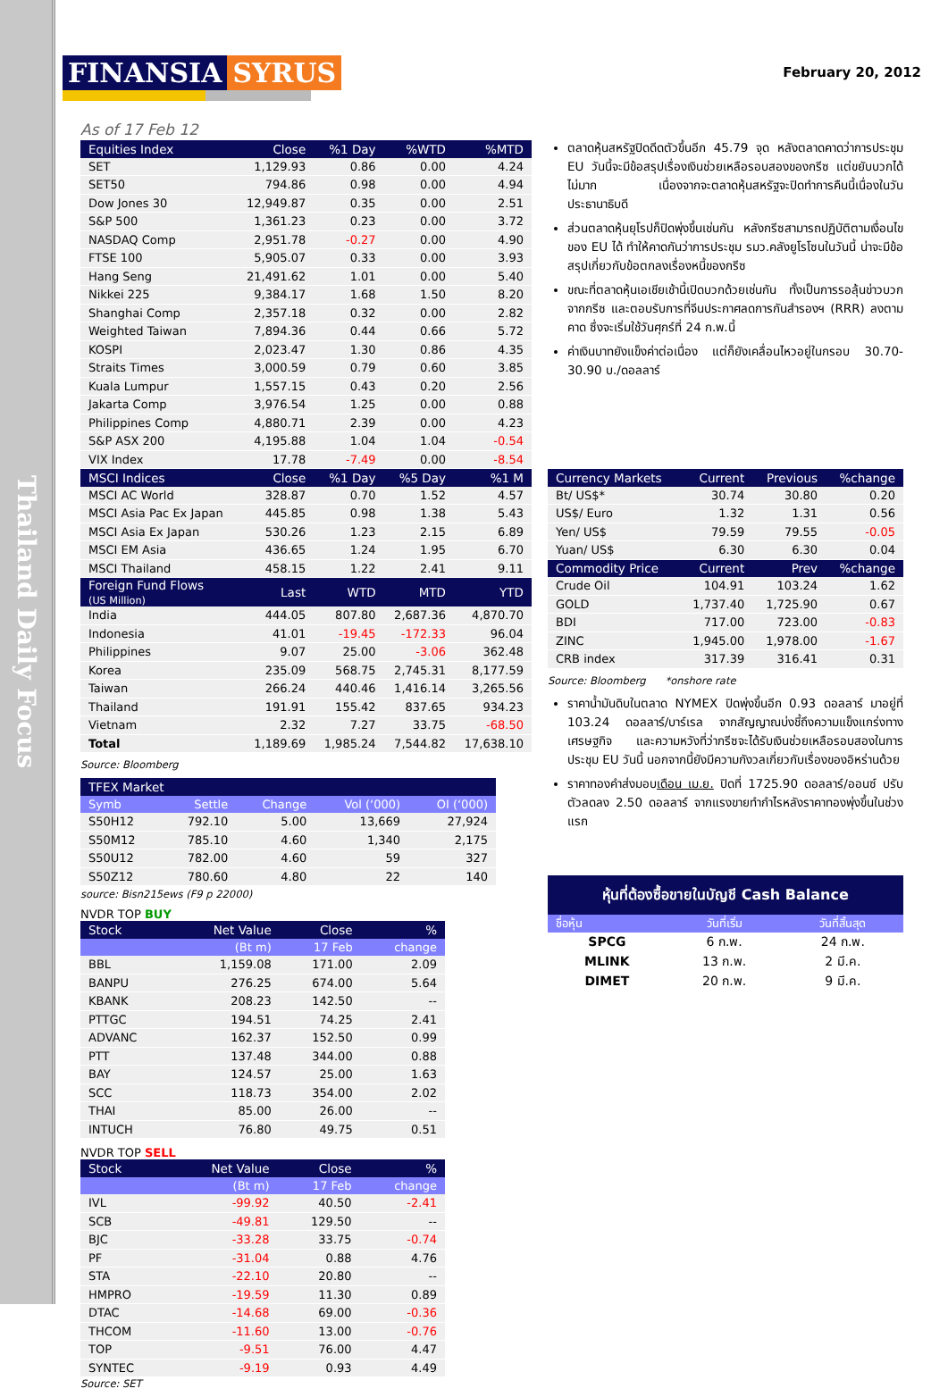Thailand Daily Focus
FINANSIA SYRUS
February 20, 2012
As of 17 Feb 12
| Equities Index | Close | %1 Day | %WTD | %MTD |
| --- | --- | --- | --- | --- |
| SET | 1,129.93 | 0.86 | 0.00 | 4.24 |
| SET50 | 794.86 | 0.98 | 0.00 | 4.94 |
| Dow Jones 30 | 12,949.87 | 0.35 | 0.00 | 2.51 |
| S&P 500 | 1,361.23 | 0.23 | 0.00 | 3.72 |
| NASDAQ Comp | 2,951.78 | -0.27 | 0.00 | 4.90 |
| FTSE 100 | 5,905.07 | 0.33 | 0.00 | 3.93 |
| Hang Seng | 21,491.62 | 1.01 | 0.00 | 5.40 |
| Nikkei 225 | 9,384.17 | 1.68 | 1.50 | 8.20 |
| Shanghai Comp | 2,357.18 | 0.32 | 0.00 | 2.82 |
| Weighted Taiwan | 7,894.36 | 0.44 | 0.66 | 5.72 |
| KOSPI | 2,023.47 | 1.30 | 0.86 | 4.35 |
| Straits Times | 3,000.59 | 0.79 | 0.60 | 3.85 |
| Kuala Lumpur | 1,557.15 | 0.43 | 0.20 | 2.56 |
| Jakarta Comp | 3,976.54 | 1.25 | 0.00 | 0.88 |
| Philippines Comp | 4,880.71 | 2.39 | 0.00 | 4.23 |
| S&P ASX 200 | 4,195.88 | 1.04 | 1.04 | -0.54 |
| VIX Index | 17.78 | -7.49 | 0.00 | -8.54 |
| MSCI Indices | Close | %1 Day | %5 Day | %1 M |
| MSCI AC World | 328.87 | 0.70 | 1.52 | 4.57 |
| MSCI Asia Pac Ex Japan | 445.85 | 0.98 | 1.38 | 5.43 |
| MSCI Asia Ex Japan | 530.26 | 1.23 | 2.15 | 6.89 |
| MSCI EM Asia | 436.65 | 1.24 | 1.95 | 6.70 |
| MSCI Thailand | 458.15 | 1.22 | 2.41 | 9.11 |
| Foreign Fund Flows (US Million) | Last | WTD | MTD | YTD |
| India | 444.05 | 807.80 | 2,687.36 | 4,870.70 |
| Indonesia | 41.01 | -19.45 | -172.33 | 96.04 |
| Philippines | 9.07 | 25.00 | -3.06 | 362.48 |
| Korea | 235.09 | 568.75 | 2,745.31 | 8,177.59 |
| Taiwan | 266.24 | 440.46 | 1,416.14 | 3,265.56 |
| Thailand | 191.91 | 155.42 | 837.65 | 934.23 |
| Vietnam | 2.32 | 7.27 | 33.75 | -68.50 |
| Total | 1,189.69 | 1,985.24 | 7,544.82 | 17,638.10 |
Source: Bloomberg
| TFEX Market | | | | |
| --- | --- | --- | --- | --- |
| Symb | Settle | Change | Vol (‘000) | OI (‘000) |
| S50H12 | 792.10 | 5.00 | 13,669 | 27,924 |
| S50M12 | 785.10 | 4.60 | 1,340 | 2,175 |
| S50U12 | 782.00 | 4.60 | 59 | 327 |
| S50Z12 | 780.60 | 4.80 | 22 | 140 |
source: Bisn215ews (F9 p 22000)
NVDR TOP BUY
| Stock | Net Value | Close | % |
| --- | --- | --- | --- |
| | (Bt m) | 17 Feb | change |
| BBL | 1,159.08 | 171.00 | 2.09 |
| BANPU | 276.25 | 674.00 | 5.64 |
| KBANK | 208.23 | 142.50 | -- |
| PTTGC | 194.51 | 74.25 | 2.41 |
| ADVANC | 162.37 | 152.50 | 0.99 |
| PTT | 137.48 | 344.00 | 0.88 |
| BAY | 124.57 | 25.00 | 1.63 |
| SCC | 118.73 | 354.00 | 2.02 |
| THAI | 85.00 | 26.00 | -- |
| INTUCH | 76.80 | 49.75 | 0.51 |
NVDR TOP SELL
| Stock | Net Value | Close | % |
| --- | --- | --- | --- |
| | (Bt m) | 17 Feb | change |
| IVL | -99.92 | 40.50 | -2.41 |
| SCB | -49.81 | 129.50 | -- |
| BJC | -33.28 | 33.75 | -0.74 |
| PF | -31.04 | 0.88 | 4.76 |
| STA | -22.10 | 20.80 | -- |
| HMPRO | -19.59 | 11.30 | 0.89 |
| DTAC | -14.68 | 69.00 | -0.36 |
| THCOM | -11.60 | 13.00 | -0.76 |
| TOP | -9.51 | 76.00 | 4.47 |
| SYNTEC | -9.19 | 0.93 | 4.49 |
Source: SET
ตลาดหุ้นสหรัฐปิดดีดตัวขึ้นอีก 45.79 จุด หลังตลาดคาดว่าการประชุม EU วันนี้จะมีข้อสรุปเรื่องเงินช่วยเหลือรอบสองของกรีซ แต่ขยับบวกได้ไม่มาก เนื่องจากจะตลาดหุ้นสหรัฐจะปิดทำการคืนนี้เนื่องในวันประธานาธิบดี
ส่วนตลาดหุ้นยุโรปก็ปิดพุ่งขึ้นเช่นกัน หลังกรีซสามารถปฏิบัติตามเงื่อนไขของ EU ได้ ทำให้คาดกันว่าการประชุม รมว.คลังยูโรโซนในวันนี้ น่าจะมีข้อสรุปเกี่ยวกับข้อตกลงเรื่องหนี้ของกรีซ
ขณะที่ตลาดหุ้นเอเชียเช้านี้เปิดบวกด้วยเช่นกัน ทั้งเป็นการรอลุ้นข่าวบวกจากกรีซ และตอบรับการที่จีนประกาศลดการกันสำรองฯ (RRR) ลงตามคาด ซึ่งจะเริ่มใช้วันศุกร์ที่ 24 ก.พ.นี้
ค่าเงินบาทยังแข็งค่าต่อเนื่อง แต่ก็ยังเคลื่อนไหวอยู่ในกรอบ 30.70-30.90 บ./ดอลลาร์
| Currency Markets | Current | Previous | %change |
| --- | --- | --- | --- |
| Bt/ US$* | 30.74 | 30.80 | 0.20 |
| US$/ Euro | 1.32 | 1.31 | 0.56 |
| Yen/ US$ | 79.59 | 79.55 | -0.05 |
| Yuan/ US$ | 6.30 | 6.30 | 0.04 |
| Commodity Price | Current | Prev | %change |
| Crude Oil | 104.91 | 103.24 | 1.62 |
| GOLD | 1,737.40 | 1,725.90 | 0.67 |
| BDI | 717.00 | 723.00 | -0.83 |
| ZINC | 1,945.00 | 1,978.00 | -1.67 |
| CRB index | 317.39 | 316.41 | 0.31 |
Source: Bloomberg *onshore rate
ราคาน้ำมันดิบในตลาด NYMEX ปิดพุ่งขึ้นอีก 0.93 ดอลลาร์ มาอยู่ที่ 103.24 ดอลลาร์/บาร์เรล จากสัญญาณบ่งชี้ถึงความแข็งแกร่งทางเศรษฐกิจ และความหวังที่ว่ากรีซจะได้รับเงินช่วยเหลือรอบสองในการประชุม EU วันนี้ นอกจากนี้ยังมีความกังวลเกี่ยวกับเรื่องของอิหร่านด้วย
ราคาทองคำส่งมอบเดือน เม.ย. ปิดที่ 1725.90 ดอลลาร์/ออนซ์ ปรับตัวลดลง 2.50 ดอลลาร์ จากแรงขายทำกำไรหลังราคาทองพุ่งขึ้นในช่วงแรก
หุ้นที่ต้องซื้อขายในบัญชี Cash Balance
| ชื่อหุ้น | วันที่เริ่ม | วันที่สิ้นสุด |
| --- | --- | --- |
| SPCG | 6 ก.พ. | 24 ก.พ. |
| MLINK | 13 ก.พ. | 2 มี.ค. |
| DIMET | 20 ก.พ. | 9 มี.ค. |